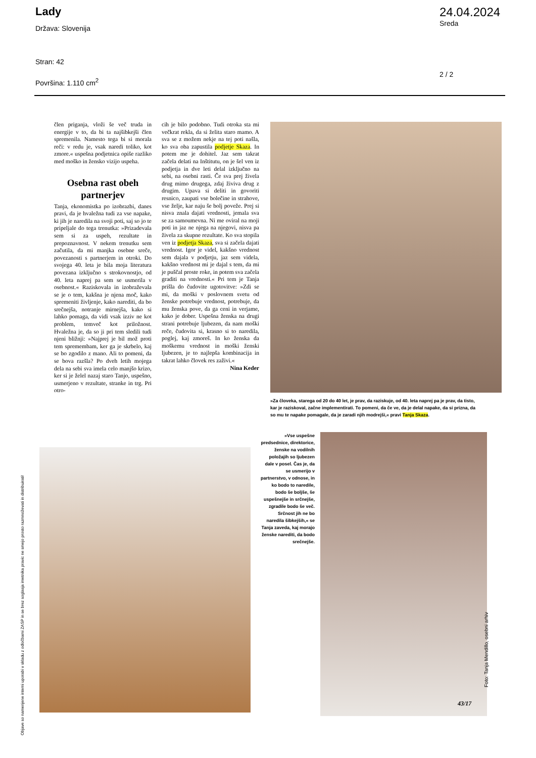Lady
Država: Slovenija
Stran: 42
Površina: 1.110 cm<sup>2</sup>
24.04.2024
Sreda
2 / 2
člen priganja, vloži še več truda in energije v to, da bi ta najšibkejši člen spremenila. Namesto tega bi si morala reči: v redu je, vsak naredi toliko, kot zmore.« uspešna podjetnica opiše razliko med moško in žensko vizijo uspeha.
Osebna rast obeh partnerjev
Tanja, ekonomistka po izobrazbi, danes pravi, da je hvaležna tudi za vse napake, ki jih je naredila na svoji poti, saj so jo te pripeljale do tega trenutka: »Prizadevala sem si za uspeh, rezultate in prepoznavnost. V nekem trenutku sem začutila, da mi manjka osebne sreče, povezanosti s partnerjem in otroki. Do svojega 40. leta je bila moja literatura povezana izključno s strokovnostjo, od 40. leta naprej pa sem se usmerila v osebnost.« Raziskovala in izobraževala se je o tem, kakšna je njena moč, kako spremeniti življenje, kako narediti, da bo srečnejša, notranje mirnejša, kako si lahko pomaga, da vidi vsak izziv ne kot problem, temveč kot priložnost. Hvaležna je, da so ji pri tem sledili tudi njeni bližnji: »Najprej je bil mož proti tem spremembam, ker ga je skrbelo, kaj se bo zgodilo z mano. Ali to pomeni, da se bova razšla? Po dveh letih mojega dela na sebi sva imela celo manjšo krizo, ker si je želel nazaj staro Tanjo, uspešno, usmerjeno v rezultate, stranke in trg. Pri otro-
cih je bilo podobno. Tudi otroka sta mi večkrat rekla, da si želita staro mamo. A sva se z možem nekje na tej poti našla, ko sva oba zapustila podjetje Skaza. In potem me je dohitel. Jaz sem takrat začela delati na Inštitutu, on je šel ven iz podjetja in dve leti delal izključno na sebi, na osebni rasti. Če sva prej živela drug mimo drugega, zdaj živiva drug z drugim. Upava si deliti in govoriti resnico, zaupati vse bolečine in strahove, vse želje, kar naju še bolj poveže. Prej si nisva znala dajati vrednosti, jemala sva se za samoumevna. Ni me oviral na moji poti in jaz ne njega na njegovi, nisva pa živela za skupne rezultate. Ko sva stopila ven iz podjetja Skaza, sva si začela dajati vrednost. Igor je videl, kakšno vrednost sem dajala v podjetju, jaz sem videla, kakšno vrednost mi je dajal s tem, da mi je puščal proste roke, in potem sva začela graditi na vrednosti.« Pri tem je Tanja prišla do čudovite ugotovitve: »Zdi se mi, da moški v poslovnem svetu od ženske potrebuje vrednost, potrebuje, da mu ženska pove, da ga ceni in verjame, kako je dober. Uspešna ženska na drugi strani potrebuje ljubezen, da nam moški reče, čudovita si, krasno si to naredila, poglej, kaj zmoreš. In ko ženska da moškemu vrednost in moški ženski ljubezen, je to najlepša kombinacija in takrat lahko človek res zaživi.«
Nina Keder
»Za človeka, starega od 20 do 40 let, je prav, da raziskuje, od 40. leta naprej pa je prav, da tisto, kar je raziskoval, začne implementirati. To pomeni, da če ve, da je delal napake, da si prizna, da so mu te napake pomagale, da je zaradi njih modrejši,« pravi Tanja Skaza.
»Vse uspešne predsednice, direktorice, ženske na vodilnih položajih so ljubezen dale v posel. Čas je, da se usmerijo v partnerstvo, v odnose, in ko bodo to naredile, bodo še boljše, še uspešnejše in srčnejše, zgradile bodo še več. Srčnost jih ne bo naredila šibkejših,« se Tanja zaveda, kaj morajo ženske narediti, da bodo srečnejše.
43/17
Foto: Tanja Mendillo, osebni arhiv
Objave so namenjene interni uporabi v skladu z odločbami ZASP in se brez soglasja imetnika pravic ne smejo prosto razmnoževati in distribuirati!